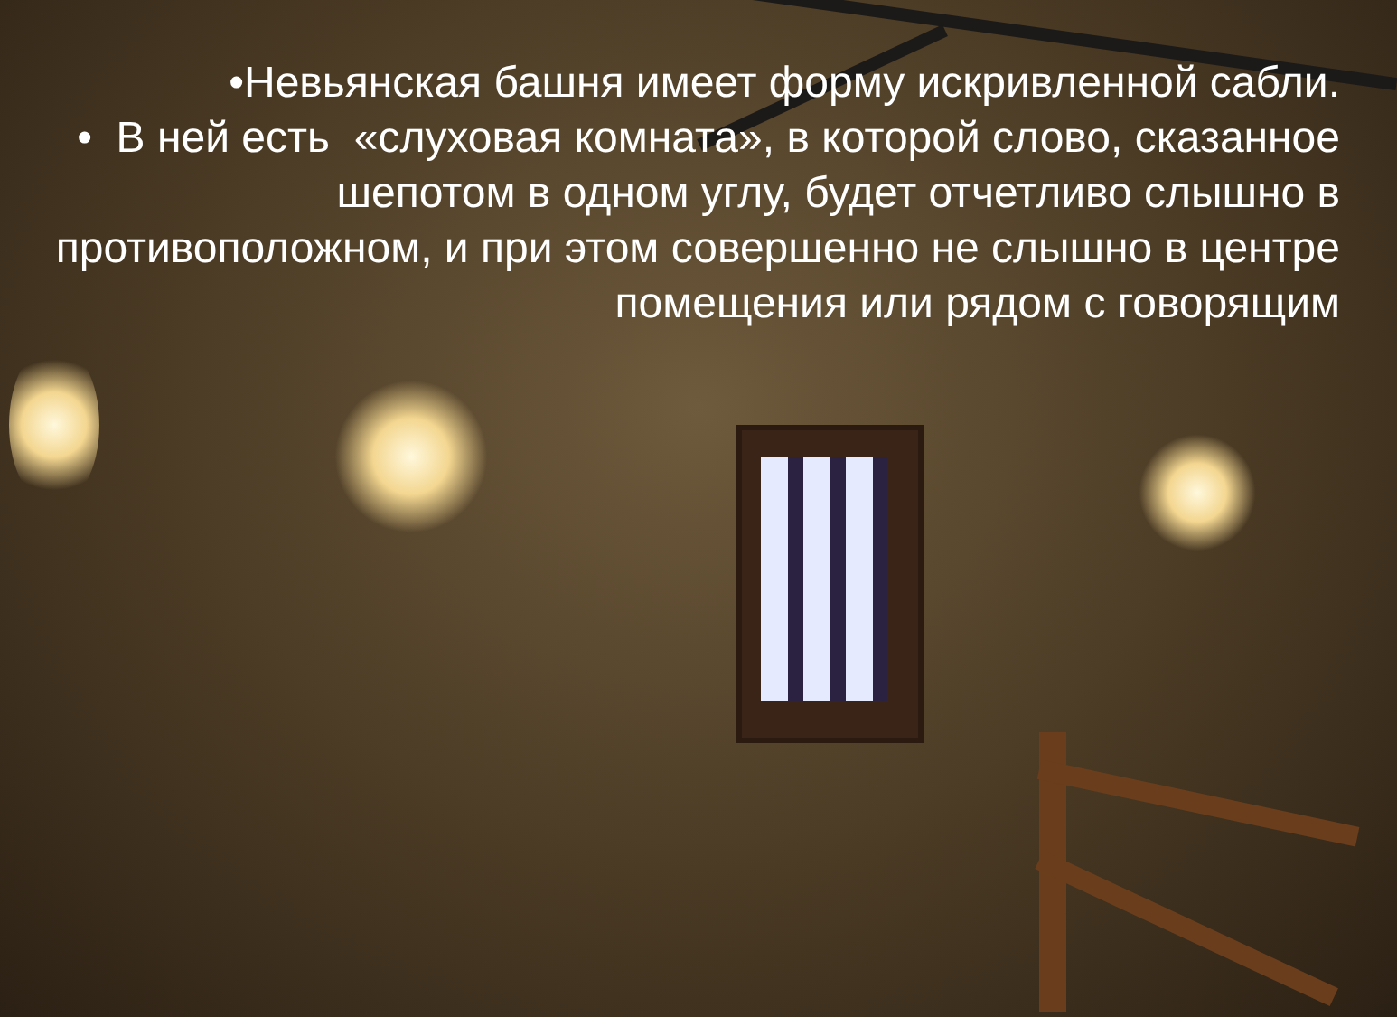•Невьянская башня имеет форму искривленной сабли.
• В ней есть «слуховая комната», в которой слово, сказанное шепотом в одном углу, будет отчетливо слышно в противоположном, и при этом совершенно не слышно в центре помещения или рядом с говорящим